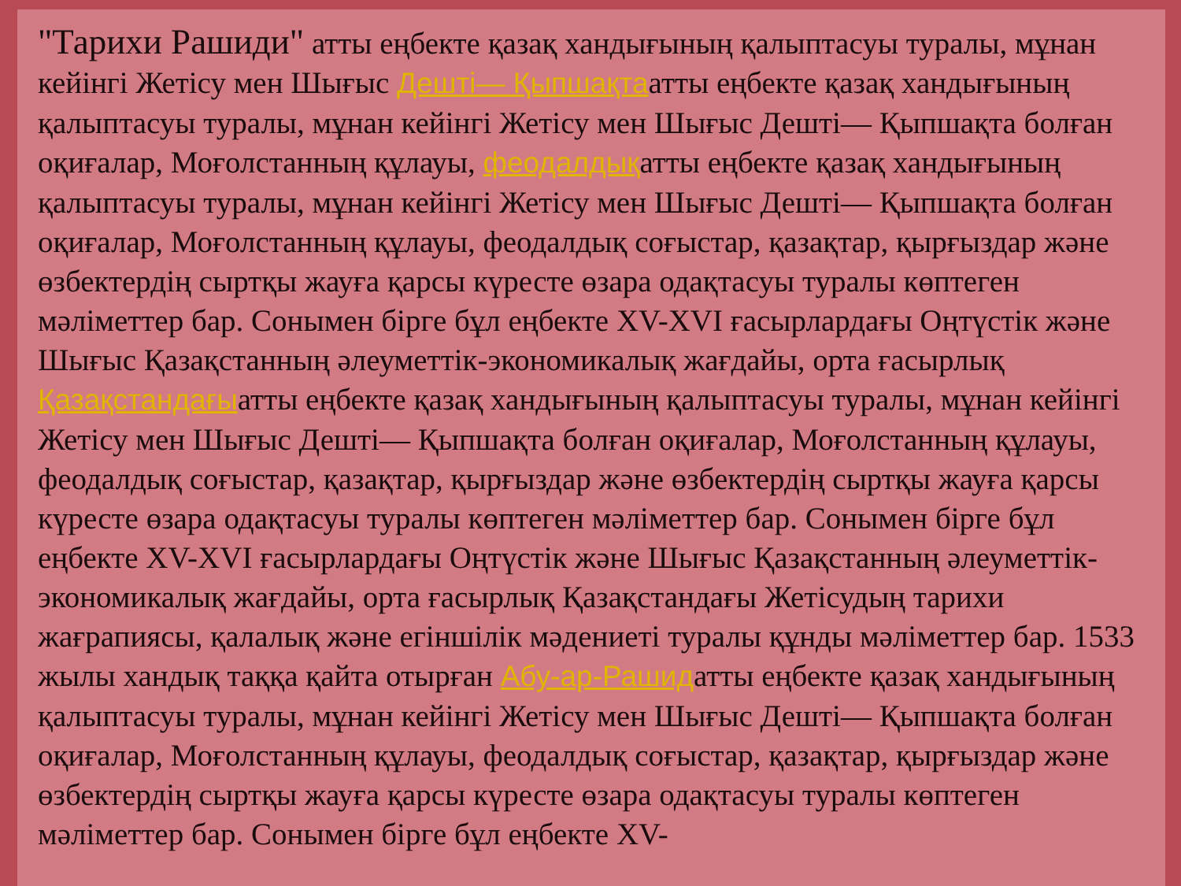"Тарихи Рашиди" атты еңбекте қазақ хандығының қалыптасуы туралы, мұнан кейінгі Жетісу мен Шығыс Дешті— Қыпшақтаатты еңбекте қазақ хандығының қалыптасуы туралы, мұнан кейінгі Жетісу мен Шығыс Дешті— Қыпшақта болған оқиғалар, Моғолстанның құлауы, феодалдықатты еңбекте қазақ хандығының қалыптасуы туралы, мұнан кейінгі Жетісу мен Шығыс Дешті— Қыпшақта болған оқиғалар, Моғолстанның құлауы, феодалдық соғыстар, қазақтар, қырғыздар және өзбектердің сыртқы жауға қарсы күресте өзара одақтасуы туралы көптеген мәліметтер бар. Сонымен бірге бұл еңбекте XV-XVI ғасырлардағы Оңтүстік және Шығыс Қазақстанның әлеуметтік-экономикалық жағдайы, орта ғасырлық Қазақстандағыатты еңбекте қазақ хандығының қалыптасуы туралы, мұнан кейінгі Жетісу мен Шығыс Дешті— Қыпшақта болған оқиғалар, Моғолстанның құлауы, феодалдық соғыстар, қазақтар, қырғыздар және өзбектердің сыртқы жауға қарсы күресте өзара одақтасуы туралы көптеген мәліметтер бар. Сонымен бірге бұл еңбекте XV-XVI ғасырлардағы Оңтүстік және Шығыс Қазақстанның әлеуметтік-экономикалық жағдайы, орта ғасырлық Қазақстандағы Жетісудың тарихи жағрапиясы, қалалық және егіншілік мәдениеті туралы құнды мәліметтер бар. 1533 жылы хандық таққа қайта отырған Абу-ар-Рашидатты еңбекте қазақ хандығының қалыптасуы туралы, мұнан кейінгі Жетісу мен Шығыс Дешті— Қыпшақта болған оқиғалар, Моғолстанның құлауы, феодалдық соғыстар, қазақтар, қырғыздар және өзбектердің сыртқы жауға қарсы күресте өзара одақтасуы туралы көптеген мәліметтер бар. Сонымен бірге бұл еңбекте XV-